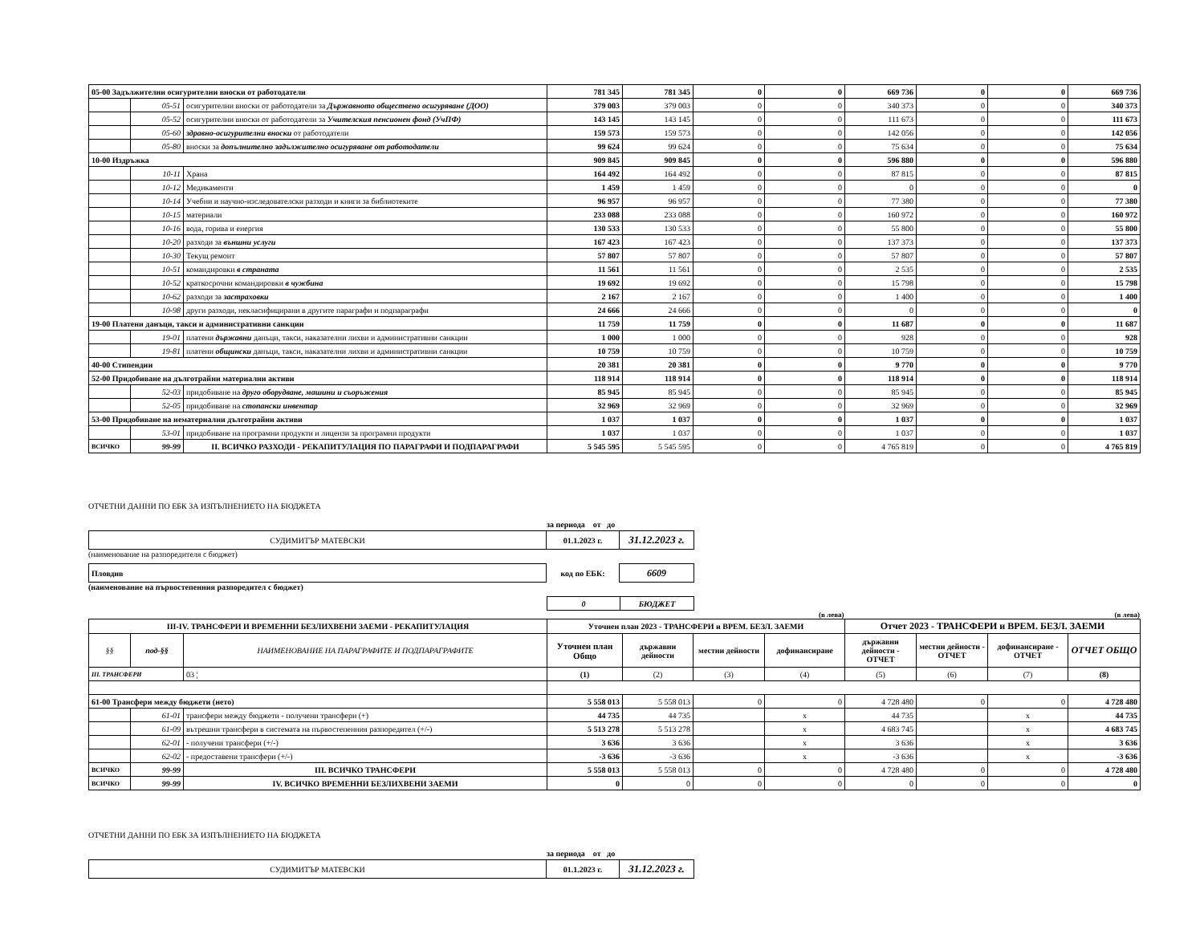| 05-00 Задължителни осигурителни вноски от работодатели | | | 781 345 | 781 345 | 0 | 0 | 669 736 | 0 | 0 | 669 736 |
| | 05-51 | осигурителни вноски от работодатели за Държавното обществено осигуряване (ДОО) | 379 003 | 379 003 | 0 | 0 | 340 373 | 0 | 0 | 340 373 |
| | 05-52 | осигурителни вноски от работодатели за Учителския пенсионен фонд (УчПФ) | 143 145 | 143 145 | 0 | 0 | 111 673 | 0 | 0 | 111 673 |
| | 05-60 | здравно-осигурителни вноски от работодатели | 159 573 | 159 573 | 0 | 0 | 142 056 | 0 | 0 | 142 056 |
| | 05-80 | вноски за допълнително задължително осигуряване от работодатели | 99 624 | 99 624 | 0 | 0 | 75 634 | 0 | 0 | 75 634 |
| 10-00 Издръжка | | | 909 845 | 909 845 | 0 | 0 | 596 880 | 0 | 0 | 596 880 |
| | 10-11 | Храна | 164 492 | 164 492 | 0 | 0 | 87 815 | 0 | 0 | 87 815 |
| | 10-12 | Медикаменти | 1 459 | 1 459 | 0 | 0 | 0 | 0 | 0 | 0 |
| | 10-14 | Учебни и научно-изследователски разходи и книги за библиотеките | 96 957 | 96 957 | 0 | 0 | 77 380 | 0 | 0 | 77 380 |
| | 10-15 | материали | 233 088 | 233 088 | 0 | 0 | 160 972 | 0 | 0 | 160 972 |
| | 10-16 | вода, горива и енергия | 130 533 | 130 533 | 0 | 0 | 55 800 | 0 | 0 | 55 800 |
| | 10-20 | разходи за външни услуги | 167 423 | 167 423 | 0 | 0 | 137 373 | 0 | 0 | 137 373 |
| | 10-30 | Текущ ремонт | 57 807 | 57 807 | 0 | 0 | 57 807 | 0 | 0 | 57 807 |
| | 10-51 | командировки в страната | 11 561 | 11 561 | 0 | 0 | 2 535 | 0 | 0 | 2 535 |
| | 10-52 | краткосрочни командировки в чужбина | 19 692 | 19 692 | 0 | 0 | 15 798 | 0 | 0 | 15 798 |
| | 10-62 | разходи за застраховки | 2 167 | 2 167 | 0 | 0 | 1 400 | 0 | 0 | 1 400 |
| | 10-98 | други разходи, некласифицирани в другите параграфи и подпараграфи | 24 666 | 24 666 | 0 | 0 | 0 | 0 | 0 | 0 |
| 19-00 Платени данъци, такси и административни санкции | | | 11 759 | 11 759 | 0 | 0 | 11 687 | 0 | 0 | 11 687 |
| | 19-01 | платени държавни данъци, такси, наказателни лихви и административни санкции | 1 000 | 1 000 | 0 | 0 | 928 | 0 | 0 | 928 |
| | 19-81 | платени общински данъци, такси, наказателни лихви и административни санкции | 10 759 | 10 759 | 0 | 0 | 10 759 | 0 | 0 | 10 759 |
| 40-00 Стипендии | | | 20 381 | 20 381 | 0 | 0 | 9 770 | 0 | 0 | 9 770 |
| 52-00 Придобиване на дълготрайни материални активи | | | 118 914 | 118 914 | 0 | 0 | 118 914 | 0 | 0 | 118 914 |
| | 52-03 | придобиване на друго оборудване, машини и съоръжения | 85 945 | 85 945 | 0 | 0 | 85 945 | 0 | 0 | 85 945 |
| | 52-05 | придобиване на стопански инвентар | 32 969 | 32 969 | 0 | 0 | 32 969 | 0 | 0 | 32 969 |
| 53-00 Придобиване на нематериални дълготрайни активи | | | 1 037 | 1 037 | 0 | 0 | 1 037 | 0 | 0 | 1 037 |
| | 53-01 | придобиване на програмни продукти и лицензи за програмни продукти | 1 037 | 1 037 | 0 | 0 | 1 037 | 0 | 0 | 1 037 |
| ВСИЧКО | 99-99 | II. ВСИЧКО РАЗХОДИ - РЕКАПИТУЛАЦИЯ ПО ПАРАГРАФИ И ПОДПАРАГРАФИ | 5 545 595 | 5 545 595 | 0 | 0 | 4 765 819 | 0 | 0 | 4 765 819 |
ОТЧЕТНИ ДАННИ ПО ЕБК ЗА ИЗПЪЛНЕНИЕТО НА БЮДЖЕТА
за периода от до
| СУДИМИТЪР МАТЕВСКИ | 01.1.2023 г. | 31.12.2023 г. |
(наименование на разпоредителя с бюджет)
| Пловдив | код по ЕБК: | 6609 |
(наименование на първостепенния разпоредител с бюджет)
| 0 | БЮДЖЕТ |
(в лева) (в лева)
| III-IV. ТРАНСФЕРИ И ВРЕМЕННИ БЕЗЛИХВЕНИ ЗАЕМИ - РЕКАПИТУЛАЦИЯ | | | Уточнен план 2023 - ТРАНСФЕРИ и ВРЕМ. БЕЗЛ. ЗАЕМИ | | | | Отчет 2023 - ТРАНСФЕРИ и ВРЕМ. БЕЗЛ. ЗАЕМИ | | | |
| §§ | под-§§ | НАИМЕНОВАНИЕ НА ПАРАГРАФИТЕ И ПОДПАРАГРАФИТЕ | Уточнен план Общо | държавни дейности | местни дейности | дофинансиране | държавни дейности - ОТЧЕТ | местни дейности - ОТЧЕТ | дофинансиране - ОТЧЕТ | ОТЧЕТ ОБЩО |
| III. ТРАНСФЕРИ | | 03 ¦ | (1) | (2) | (3) | (4) | (5) | (6) | (7) | (8) |
| 61-00 Трансфери между бюджети (нето) | | | 5 558 013 | 5 558 013 | 0 | 0 | 4 728 480 | 0 | 0 | 4 728 480 |
| | 61-01 | трансфери между бюджети - получени трансфери (+) | 44 735 | 44 735 | | x | 44 735 | | x | 44 735 |
| | 61-09 | вътрешни трансфери в системата на първостепенния разпоредител (+/-) | 5 513 278 | 5 513 278 | | x | 4 683 745 | | x | 4 683 745 |
| | 62-01 | - получени трансфери (+/-) | 3 636 | 3 636 | | x | 3 636 | | x | 3 636 |
| | 62-02 | - предоставени трансфери (+/-) | -3 636 | -3 636 | | x | -3 636 | | x | -3 636 |
| ВСИЧКО | 99-99 | III. ВСИЧКО ТРАНСФЕРИ | 5 558 013 | 5 558 013 | 0 | 0 | 4 728 480 | 0 | 0 | 4 728 480 |
| ВСИЧКО | 99-99 | IV. ВСИЧКО ВРЕМЕННИ БЕЗЛИХВЕНИ ЗАЕМИ | 0 | 0 | 0 | 0 | 0 | 0 | 0 | 0 |
ОТЧЕТНИ ДАННИ ПО ЕБК ЗА ИЗПЪЛНЕНИЕТО НА БЮДЖЕТА
за периода от до
| СУДИМИТЪР МАТЕВСКИ | 01.1.2023 г. | 31.12.2023 г. |